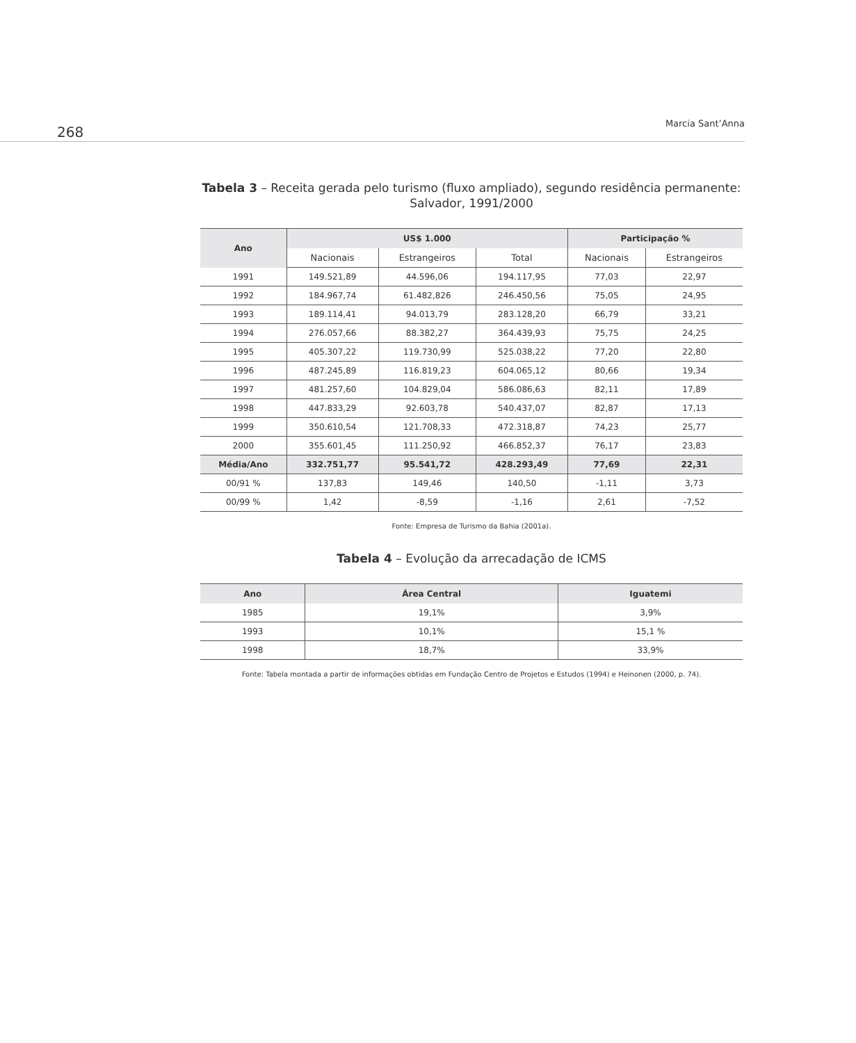268
Marcia Sant’Anna
Tabela 3 – Receita gerada pelo turismo (fluxo ampliado), segundo residência permanente: Salvador, 1991/2000
| Ano | US$ 1.000 | | | Participação % | |
| --- | --- | --- | --- | --- | --- |
| | Nacionais | Estrangeiros | Total | Nacionais | Estrangeiros |
| 1991 | 149.521,89 | 44.596,06 | 194.117,95 | 77,03 | 22,97 |
| 1992 | 184.967,74 | 61.482,826 | 246.450,56 | 75,05 | 24,95 |
| 1993 | 189.114,41 | 94.013,79 | 283.128,20 | 66,79 | 33,21 |
| 1994 | 276.057,66 | 88.382,27 | 364.439,93 | 75,75 | 24,25 |
| 1995 | 405.307,22 | 119.730,99 | 525.038,22 | 77,20 | 22,80 |
| 1996 | 487.245,89 | 116.819,23 | 604.065,12 | 80,66 | 19,34 |
| 1997 | 481.257,60 | 104.829,04 | 586.086,63 | 82,11 | 17,89 |
| 1998 | 447.833,29 | 92.603,78 | 540.437,07 | 82,87 | 17,13 |
| 1999 | 350.610,54 | 121.708,33 | 472.318,87 | 74,23 | 25,77 |
| 2000 | 355.601,45 | 111.250,92 | 466.852,37 | 76,17 | 23,83 |
| Média/Ano | 332.751,77 | 95.541,72 | 428.293,49 | 77,69 | 22,31 |
| 00/91 % | 137,83 | 149,46 | 140,50 | -1,11 | 3,73 |
| 00/99 % | 1,42 | -8,59 | -1,16 | 2,61 | -7,52 |
Fonte: Empresa de Turismo da Bahia (2001a).
Tabela 4 – Evolução da arrecadação de ICMS
| Ano | Área Central | Iguatemi |
| --- | --- | --- |
| 1985 | 19,1% | 3,9% |
| 1993 | 10,1% | 15,1 % |
| 1998 | 18,7% | 33,9% |
Fonte: Tabela montada a partir de informações obtidas em Fundação Centro de Projetos e Estudos (1994) e Heinonen (2000, p. 74).